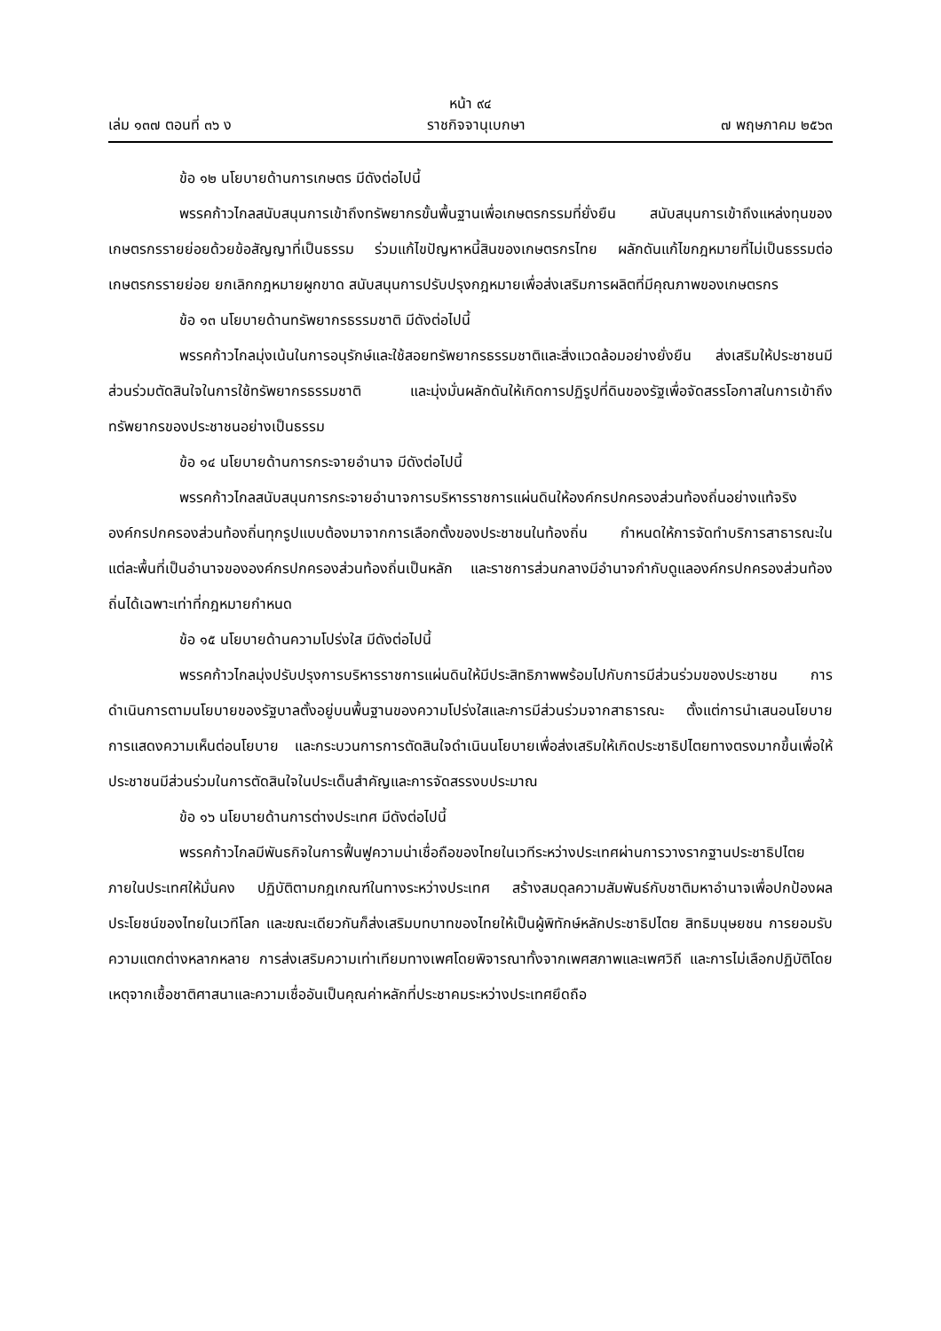หน้า ๙๔
เล่ม ๑๓๗ ตอนที่ ๓๖ ง ราชกิจจานุเบกษา ๗ พฤษภาคม ๒๕๖๓
ข้อ ๑๒ นโยบายด้านการเกษตร มีดังต่อไปนี้
พรรคก้าวไกลสนับสนุนการเข้าถึงทรัพยากรขั้นพื้นฐานเพื่อเกษตรกรรมที่ยั่งยืน สนับสนุนการเข้าถึงแหล่งทุนของเกษตรกรรายย่อยด้วยข้อสัญญาที่เป็นธรรม ร่วมแก้ไขปัญหาหนี้สินของเกษตรกรไทย ผลักดันแก้ไขกฎหมายที่ไม่เป็นธรรมต่อเกษตรกรรายย่อย ยกเลิกกฎหมายผูกขาด สนับสนุนการปรับปรุงกฎหมายเพื่อส่งเสริมการผลิตที่มีคุณภาพของเกษตรกร
ข้อ ๑๓ นโยบายด้านทรัพยากรธรรมชาติ มีดังต่อไปนี้
พรรคก้าวไกลมุ่งเน้นในการอนุรักษ์และใช้สอยทรัพยากรธรรมชาติและสิ่งแวดล้อมอย่างยั่งยืน ส่งเสริมให้ประชาชนมีส่วนร่วมตัดสินใจในการใช้ทรัพยากรธรรมชาติ และมุ่งมั่นผลักดันให้เกิดการปฏิรูปที่ดินของรัฐเพื่อจัดสรรโอกาสในการเข้าถึงทรัพยากรของประชาชนอย่างเป็นธรรม
ข้อ ๑๔ นโยบายด้านการกระจายอำนาจ มีดังต่อไปนี้
พรรคก้าวไกลสนับสนุนการกระจายอำนาจการบริหารราชการแผ่นดินให้องค์กรปกครองส่วนท้องถิ่นอย่างแท้จริง องค์กรปกครองส่วนท้องถิ่นทุกรูปแบบต้องมาจากการเลือกตั้งของประชาชนในท้องถิ่น กำหนดให้การจัดทำบริการสาธารณะในแต่ละพื้นที่เป็นอำนาจขององค์กรปกครองส่วนท้องถิ่นเป็นหลัก และราชการส่วนกลางมีอำนาจกำกับดูแลองค์กรปกครองส่วนท้องถิ่นได้เฉพาะเท่าที่กฎหมายกำหนด
ข้อ ๑๕ นโยบายด้านความโปร่งใส มีดังต่อไปนี้
พรรคก้าวไกลมุ่งปรับปรุงการบริหารราชการแผ่นดินให้มีประสิทธิภาพพร้อมไปกับการมีส่วนร่วมของประชาชน การดำเนินการตามนโยบายของรัฐบาลตั้งอยู่บนพื้นฐานของความโปร่งใสและการมีส่วนร่วมจากสาธารณะ ตั้งแต่การนำเสนอนโยบาย การแสดงความเห็นต่อนโยบาย และกระบวนการการตัดสินใจดำเนินนโยบายเพื่อส่งเสริมให้เกิดประชาธิปไตยทางตรงมากขึ้นเพื่อให้ประชาชนมีส่วนร่วมในการตัดสินใจในประเด็นสำคัญและการจัดสรรงบประมาณ
ข้อ ๑๖ นโยบายด้านการต่างประเทศ มีดังต่อไปนี้
พรรคก้าวไกลมีพันธกิจในการฟื้นฟูความน่าเชื่อถือของไทยในเวทีระหว่างประเทศผ่านการวางรากฐานประชาธิปไตยภายในประเทศให้มั่นคง ปฏิบัติตามกฎเกณฑ์ในทางระหว่างประเทศ สร้างสมดุลความสัมพันธ์กับชาติมหาอำนาจเพื่อปกป้องผลประโยชน์ของไทยในเวทีโลก และขณะเดียวกันก็ส่งเสริมบทบาทของไทยให้เป็นผู้พิทักษ์หลักประชาธิปไตย สิทธิมนุษยชน การยอมรับความแตกต่างหลากหลาย การส่งเสริมความเท่าเทียมทางเพศโดยพิจารณาทั้งจากเพศสภาพและเพศวิถี และการไม่เลือกปฏิบัติโดยเหตุจากเชื้อชาติศาสนาและความเชื่ออันเป็นคุณค่าหลักที่ประชาคมระหว่างประเทศยึดถือ